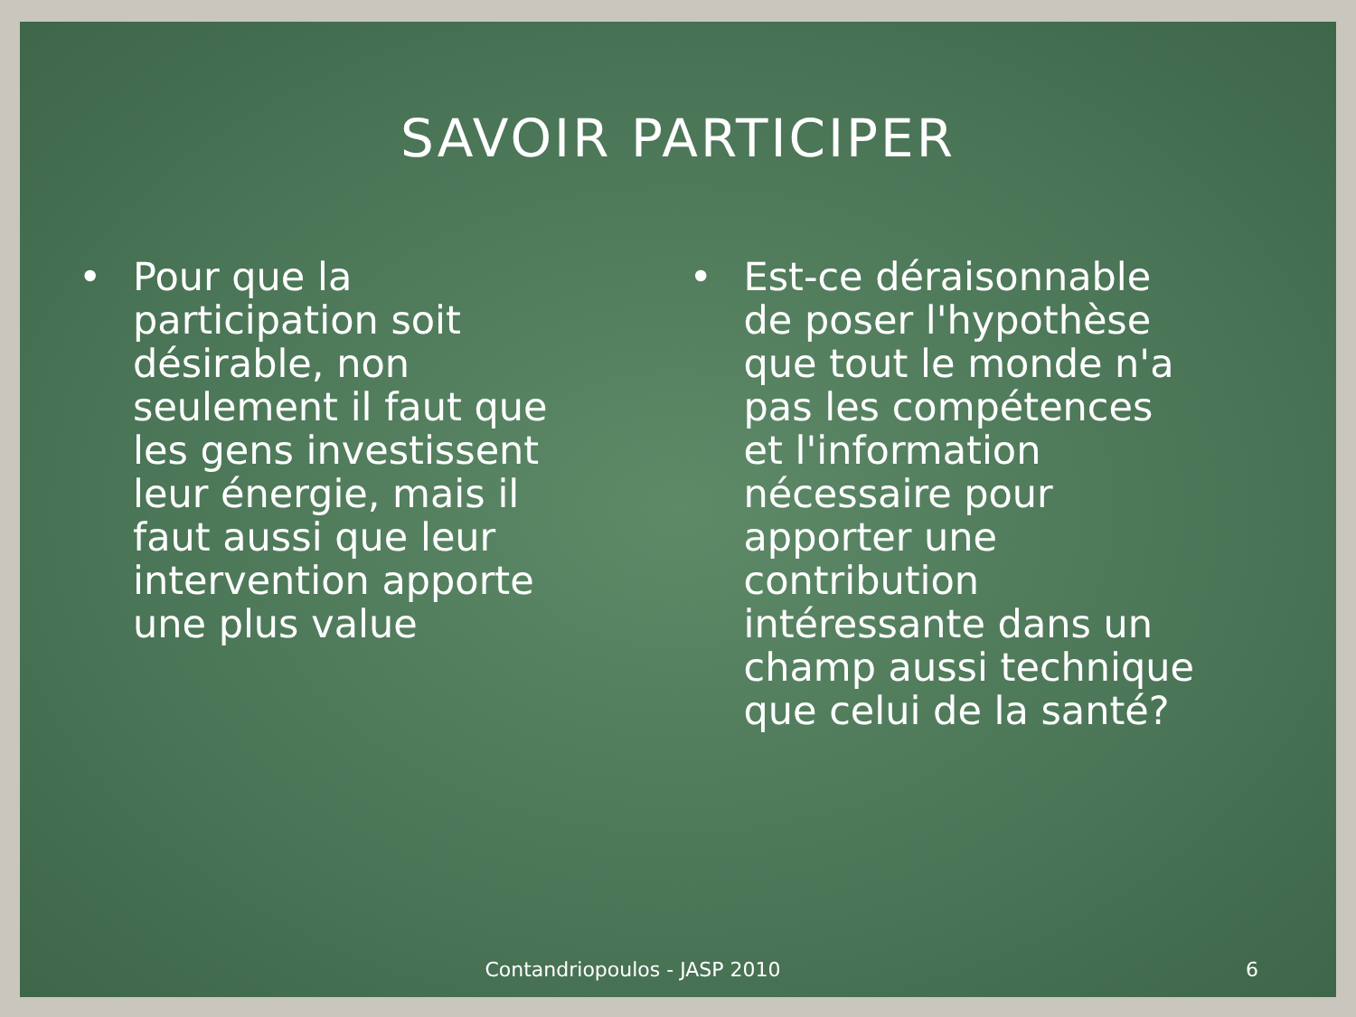SAVOIR PARTICIPER
• Pour que la participation soit désirable, non seulement il faut que les gens investissent leur énergie, mais il faut aussi que leur intervention apporte une plus value
• Est-ce déraisonnable de poser l'hypothèse que tout le monde n'a pas les compétences et l'information nécessaire pour apporter une contribution intéressante dans un champ aussi technique que celui de la santé?
Contandriopoulos - JASP 2010 6